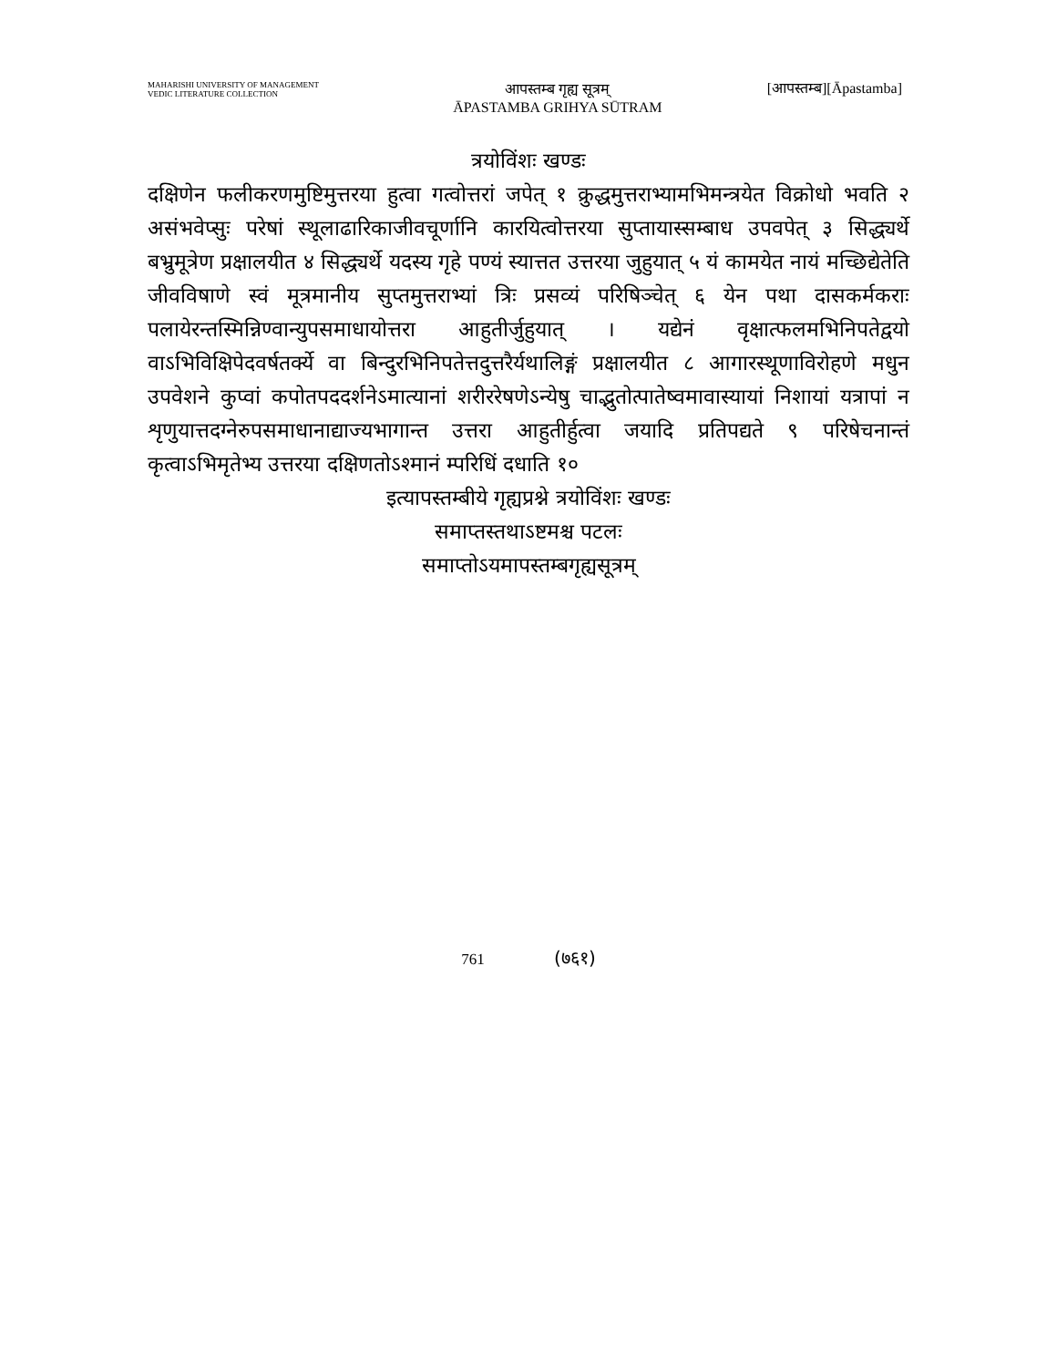MAHARISHI UNIVERSITY OF MANAGEMENT
VEDIC LITERATURE COLLECTION
आपस्तम्ब गृह्य सूत्रम्
ĀPASTAMBA GRIHYA SŪTRAM
[आपस्तम्ब][Āpastamba]
त्रयोविंशः खण्डः
दक्षिणेन फलीकरणमुष्टिमुत्तरया हुत्वा गत्वोत्तरां जपेत् १ क्रुद्धमुत्तराभ्यामभिमन्त्रयेत विक्रोधो भवति २ असंभवेप्सुः परेषां स्थूलाढारिकाजीवचूर्णानि कारयित्वोत्तरया सुप्तायास्सम्बाध उपवपेत् ३ सिद्ध्यर्थे बभ्रुमूत्रेण प्रक्षालयीत ४ सिद्ध्यर्थे यदस्य गृहे पण्यं स्यात्तत उत्तरया जुहुयात् ५ यं कामयेत नायं मच्छिद्येतेति जीवविषाणे स्वं मूत्रमानीय सुप्तमुत्तराभ्यां त्रिः प्रसव्यं परिषिञ्चेत् ६ येन पथा दासकर्मकराः पलायेरन्तस्मिन्निण्वान्युपसमाधायोत्तरा आहुतीर्जुहुयात् । यद्येनं वृक्षात्फलमभिनिपतेद्वयो वाऽभिविक्षिपेदवर्षतर्क्ये वा बिन्दुरभिनिपतेत्तदुत्तरैर्यथालिङ्गं प्रक्षालयीत ८ आगारस्थूणाविरोहणे मधुन उपवेशने कुप्वां कपोतपददर्शनेऽमात्यानां शरीररेषणेऽन्येषु चाद्भुतोत्पातेष्वमावास्यायां निशायां यत्रापां न शृणुयात्तदग्नेरुपसमाधानाद्याज्यभागान्त उत्तरा आहुतीर्हुत्वा जयादि प्रतिपद्यते ९ परिषेचनान्तं कृत्वाऽभिमृतेभ्य उत्तरया दक्षिणतोऽश्मानं म्परिधिं दधाति १०
इत्यापस्तम्बीये गृह्यप्रश्ने त्रयोविंशः खण्डः
समाप्तस्तथाऽष्टमश्च पटलः
समाप्तोऽयमापस्तम्बगृह्यसूत्रम्
761 (७६१)